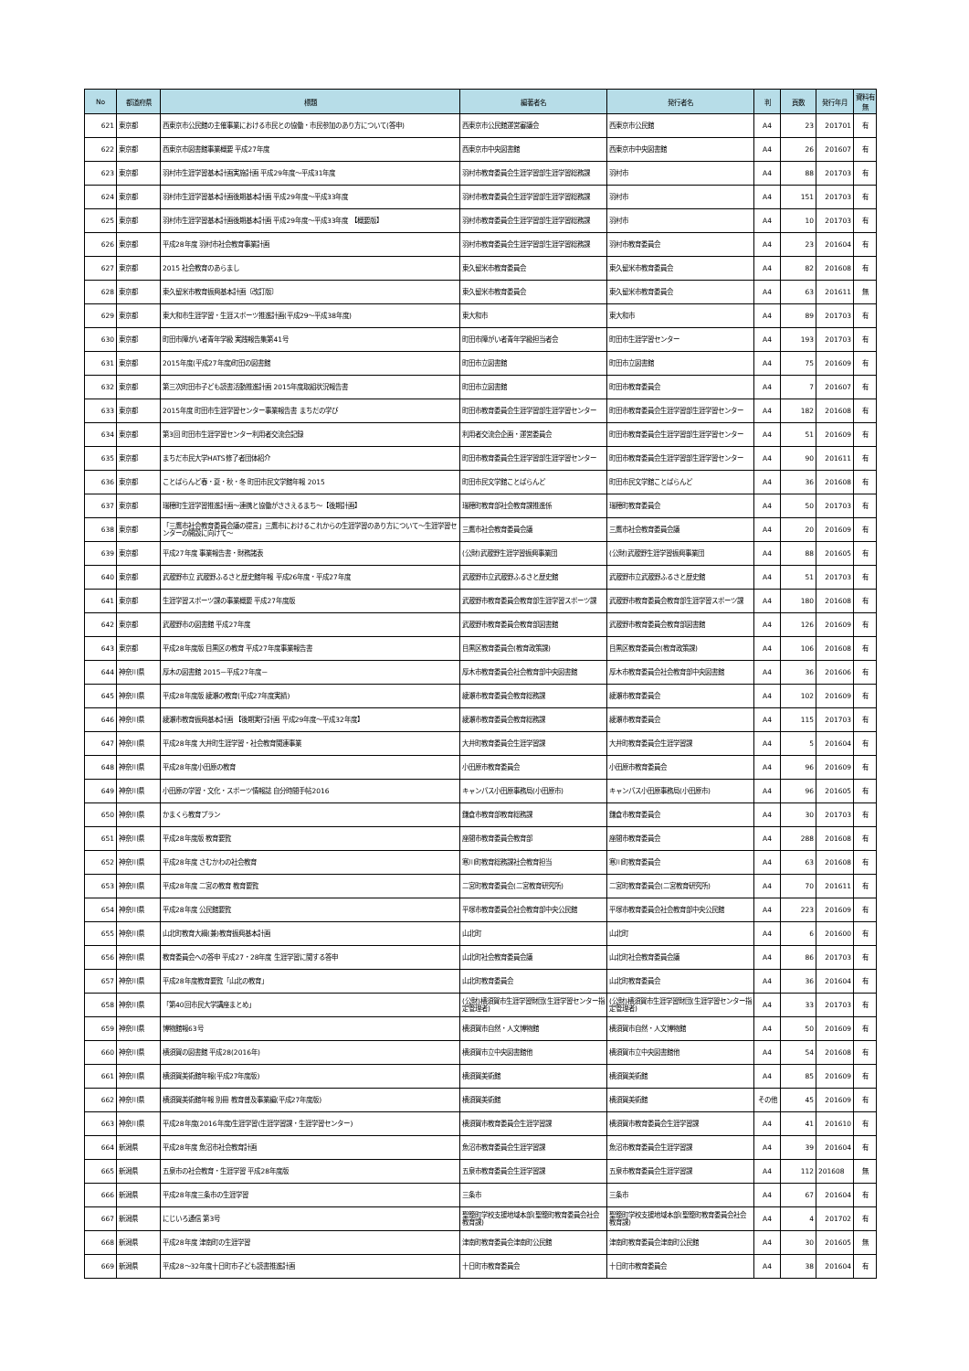| No | 都道府県 | 標題 | 編著者名 | 発行者名 | 判 | 頁数 | 発行年月 | 資料有無 |
| --- | --- | --- | --- | --- | --- | --- | --- | --- |
| 621 | 東京都 | 西東京市公民館の主催事業における市民との協働・市民参加のあり方について(答申) | 西東京市公民館運営審議会 | 西東京市公民館 | A4 | 23 | 201701 | 有 |
| 622 | 東京都 | 西東京市図書館事業概要 平成27年度 | 西東京市中央図書館 | 西東京市中央図書館 | A4 | 26 | 201607 | 有 |
| 623 | 東京都 | 羽村市生涯学習基本計画実施計画 平成29年度～平成31年度 | 羽村市教育委員会生涯学習部生涯学習総務課 | 羽村市 | A4 | 88 | 201703 | 有 |
| 624 | 東京都 | 羽村市生涯学習基本計画後期基本計画 平成29年度～平成33年度 | 羽村市教育委員会生涯学習部生涯学習総務課 | 羽村市 | A4 | 151 | 201703 | 有 |
| 625 | 東京都 | 羽村市生涯学習基本計画後期基本計画 平成29年度～平成33年度 【概要版】 | 羽村市教育委員会生涯学習部生涯学習総務課 | 羽村市 | A4 | 10 | 201703 | 有 |
| 626 | 東京都 | 平成28年度 羽村市社会教育事業計画 | 羽村市教育委員会生涯学習部生涯学習総務課 | 羽村市教育委員会 | A4 | 23 | 201604 | 有 |
| 627 | 東京都 | 2015 社会教育のあらまし | 東久留米市教育委員会 | 東久留米市教育委員会 | A4 | 82 | 201608 | 有 |
| 628 | 東京都 | 東久留米市教育振興基本計画〔改訂版〕 | 東久留米市教育委員会 | 東久留米市教育委員会 | A4 | 63 | 201611 | 無 |
| 629 | 東京都 | 東大和市生涯学習・生涯スポーツ推進計画(平成29～平成38年度) | 東大和市 | 東大和市 | A4 | 89 | 201703 | 有 |
| 630 | 東京都 | 町田市障がい者青年学級 実践報告集第41号 | 町田市障がい者青年学級担当者会 | 町田市生涯学習センター | A4 | 193 | 201703 | 有 |
| 631 | 東京都 | 2015年度(平成27年度)町田の図書館 | 町田市立図書館 | 町田市立図書館 | A4 | 75 | 201609 | 有 |
| 632 | 東京都 | 第三次町田市子ども読書活動推進計画 2015年度取組状況報告書 | 町田市立図書館 | 町田市教育委員会 | A4 | 7 | 201607 | 有 |
| 633 | 東京都 | 2015年度 町田市生涯学習センター事業報告書 まちだの学び | 町田市教育委員会生涯学習部生涯学習センター | 町田市教育委員会生涯学習部生涯学習センター | A4 | 182 | 201608 | 有 |
| 634 | 東京都 | 第3回 町田市生涯学習センター利用者交流会記録 | 利用者交流会企画・運営委員会 | 町田市教育委員会生涯学習部生涯学習センター | A4 | 51 | 201609 | 有 |
| 635 | 東京都 | まちだ市民大学HATS修了者団体紹介 | 町田市教育委員会生涯学習部生涯学習センター | 町田市教育委員会生涯学習部生涯学習センター | A4 | 90 | 201611 | 有 |
| 636 | 東京都 | ことばらんど春・夏・秋・冬 町田市民文学館年報 2015 | 町田市民文学館ことばらんど | 町田市民文学館ことばらんど | A4 | 36 | 201608 | 有 |
| 637 | 東京都 | 瑞穂町生涯学習推進計画～連携と協働がささえるまち～【後期計画】 | 瑞穂町教育部社会教育課推進係 | 瑞穂町教育委員会 | A4 | 50 | 201703 | 有 |
| 638 | 東京都 | 「三鷹市社会教育委員会議の提言」三鷹市におけるこれからの生涯学習のあり方について～生涯学習センターの開設に向けて～ | 三鷹市社会教育委員会議 | 三鷹市社会教育委員会議 | A4 | 20 | 201609 | 有 |
| 639 | 東京都 | 平成27年度 事業報告書・財務諸表 | (公財)武蔵野生涯学習振興事業団 | (公財)武蔵野生涯学習振興事業団 | A4 | 88 | 201605 | 有 |
| 640 | 東京都 | 武蔵野市立 武蔵野ふるさと歴史館年報 平成26年度・平成27年度 | 武蔵野市立武蔵野ふるさと歴史館 | 武蔵野市立武蔵野ふるさと歴史館 | A4 | 51 | 201703 | 有 |
| 641 | 東京都 | 生涯学習スポーツ課の事業概要 平成27年度版 | 武蔵野市教育委員会教育部生涯学習スポーツ課 | 武蔵野市教育委員会教育部生涯学習スポーツ課 | A4 | 180 | 201608 | 有 |
| 642 | 東京都 | 武蔵野市の図書館 平成27年度 | 武蔵野市教育委員会教育部図書館 | 武蔵野市教育委員会教育部図書館 | A4 | 126 | 201609 | 有 |
| 643 | 東京都 | 平成28年度版 目黒区の教育 平成27年度事業報告書 | 目黒区教育委員会(教育政策課) | 目黒区教育委員会(教育政策課) | A4 | 106 | 201608 | 有 |
| 644 | 神奈川県 | 厚木の図書館 2015－平成27年度－ | 厚木市教育委員会社会教育部中央図書館 | 厚木市教育委員会社会教育部中央図書館 | A4 | 36 | 201606 | 有 |
| 645 | 神奈川県 | 平成28年度版 綾瀬の教育(平成27年度実績) | 綾瀬市教育委員会教育総務課 | 綾瀬市教育委員会 | A4 | 102 | 201609 | 有 |
| 646 | 神奈川県 | 綾瀬市教育振興基本計画 【後期実行計画 平成29年度～平成32年度】 | 綾瀬市教育委員会教育総務課 | 綾瀬市教育委員会 | A4 | 115 | 201703 | 有 |
| 647 | 神奈川県 | 平成28年度 大井町生涯学習・社会教育関連事業 | 大井町教育委員会生涯学習課 | 大井町教育委員会生涯学習課 | A4 | 5 | 201604 | 有 |
| 648 | 神奈川県 | 平成28年度小田原の教育 | 小田原市教育委員会 | 小田原市教育委員会 | A4 | 96 | 201609 | 有 |
| 649 | 神奈川県 | 小田原の学習・文化・スポーツ情報誌 自分時間手帖2016 | キャンパス小田原事務局(小田原市) | キャンパス小田原事務局(小田原市) | A4 | 96 | 201605 | 有 |
| 650 | 神奈川県 | かまくら教育プラン | 鎌倉市教育部教育総務課 | 鎌倉市教育委員会 | A4 | 30 | 201703 | 有 |
| 651 | 神奈川県 | 平成28年度版 教育要覧 | 座間市教育委員会教育部 | 座間市教育委員会 | A4 | 288 | 201608 | 有 |
| 652 | 神奈川県 | 平成28年度 さむかわの社会教育 | 寒川町教育総務課社会教育担当 | 寒川町教育委員会 | A4 | 63 | 201608 | 有 |
| 653 | 神奈川県 | 平成28年度 二宮の教育 教育要覧 | 二宮町教育委員会(二宮教育研究所) | 二宮町教育委員会(二宮教育研究所) | A4 | 70 | 201611 | 有 |
| 654 | 神奈川県 | 平成28年度 公民館要覧 | 平塚市教育委員会社会教育部中央公民館 | 平塚市教育委員会社会教育部中央公民館 | A4 | 223 | 201609 | 有 |
| 655 | 神奈川県 | 山北町教育大綱(兼)教育振興基本計画 | 山北町 | 山北町 | A4 | 6 | 201600 | 有 |
| 656 | 神奈川県 | 教育委員会への答申 平成27・28年度 生涯学習に関する答申 | 山北町社会教育委員会議 | 山北町社会教育委員会議 | A4 | 86 | 201703 | 有 |
| 657 | 神奈川県 | 平成28年度教育要覧「山北の教育」 | 山北町教育委員会 | 山北町教育委員会 | A4 | 36 | 201604 | 有 |
| 658 | 神奈川県 | 「第40回市民大学講座まとめ」 | (公財)横須賀市生涯学習財団(生涯学習センター指定管理者) | (公財)横須賀市生涯学習財団(生涯学習センター指定管理者) | A4 | 33 | 201703 | 有 |
| 659 | 神奈川県 | 博物館報63号 | 横須賀市自然・人文博物館 | 横須賀市自然・人文博物館 | A4 | 50 | 201609 | 有 |
| 660 | 神奈川県 | 横須賀の図書館 平成28(2016年) | 横須賀市立中央図書館他 | 横須賀市立中央図書館他 | A4 | 54 | 201608 | 有 |
| 661 | 神奈川県 | 横須賀美術館年報(平成27年度版) | 横須賀美術館 | 横須賀美術館 | A4 | 85 | 201609 | 有 |
| 662 | 神奈川県 | 横須賀美術館年報 別冊 教育普及事業編(平成27年度版) | 横須賀美術館 | 横須賀美術館 | その他 | 45 | 201609 | 有 |
| 663 | 神奈川県 | 平成28年度(2016年度)生涯学習(生涯学習課・生涯学習センター) | 横須賀市教育委員会生涯学習課 | 横須賀市教育委員会生涯学習課 | A4 | 41 | 201610 | 有 |
| 664 | 新潟県 | 平成28年度 魚沼市社会教育計画 | 魚沼市教育委員会生涯学習課 | 魚沼市教育委員会生涯学習課 | A4 | 39 | 201604 | 有 |
| 665 | 新潟県 | 五泉市の社会教育・生涯学習 平成28年度版 | 五泉市教育委員会生涯学習課 | 五泉市教育委員会生涯学習課 | A4 | 112 | 201608 | 無 |
| 666 | 新潟県 | 平成28年度三条市の生涯学習 | 三条市 | 三条市 | A4 | 67 | 201604 | 有 |
| 667 | 新潟県 | にじいろ通信 第3号 | 聖籠町学校支援地域本部(聖籠町教育委員会社会教育課) | 聖籠町学校支援地域本部(聖籠町教育委員会社会教育課) | A4 | 4 | 201702 | 有 |
| 668 | 新潟県 | 平成28年度 津南町の生涯学習 | 津南町教育委員会津南町公民館 | 津南町教育委員会津南町公民館 | A4 | 30 | 201605 | 無 |
| 669 | 新潟県 | 平成28～32年度十日町市子ども読書推進計画 | 十日町市教育委員会 | 十日町市教育委員会 | A4 | 38 | 201604 | 有 |